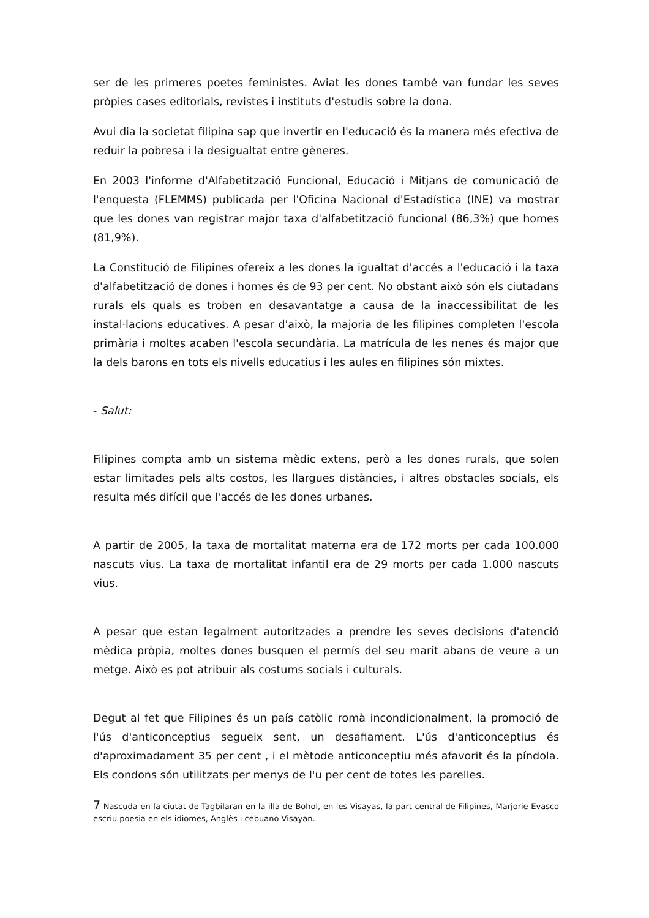ser de les primeres poetes feministes. Aviat les dones també van fundar les seves pròpies cases editorials, revistes i instituts d'estudis sobre la dona.
Avui dia la societat filipina sap que invertir en l'educació és la manera més efectiva de reduir la pobresa i la desigualtat entre gèneres.
En 2003 l'informe d'Alfabetització Funcional, Educació i Mitjans de comunicació de l'enquesta (FLEMMS) publicada per l'Oficina Nacional d'Estadística (INE) va mostrar que les dones van registrar major taxa d'alfabetització funcional (86,3%) que homes (81,9%).
La Constitució de Filipines ofereix a les dones la igualtat d'accés a l'educació i la taxa d'alfabetització de dones i homes és de 93 per cent. No obstant això són els ciutadans rurals els quals es troben en desavantatge a causa de la inaccessibilitat de les instal·lacions educatives. A pesar d'això, la majoria de les filipines completen l'escola primària i moltes acaben l'escola secundària. La matrícula de les nenes és major que la dels barons en tots els nivells educatius i les aules en filipines són mixtes.
- Salut:
Filipines compta amb un sistema mèdic extens, però a les dones rurals, que solen estar limitades pels alts costos, les llargues distàncies, i altres obstacles socials, els resulta més difícil que l'accés de les dones urbanes.
A partir de 2005, la taxa de mortalitat materna era de 172 morts per cada 100.000 nascuts vius. La taxa de mortalitat infantil era de 29 morts per cada 1.000 nascuts vius.
A pesar que estan legalment autoritzades a prendre les seves decisions d'atenció mèdica pròpia, moltes dones busquen el permís del seu marit abans de veure a un metge. Això es pot atribuir als costums socials i culturals.
Degut al fet que Filipines és un país catòlic romà incondicionalment, la promoció de l'ús d'anticonceptius segueix sent, un desafiament. L'ús d'anticonceptius és d'aproximadament 35 per cent , i el mètode anticonceptiu més afavorit és la píndola. Els condons són utilitzats per menys de l'u per cent de totes les parelles.
7 Nascuda en la ciutat de Tagbilaran en la illa de Bohol, en les Visayas, la part central de Filipines, Marjorie Evasco escriu poesia en els idiomes, Anglès i cebuano Visayan.